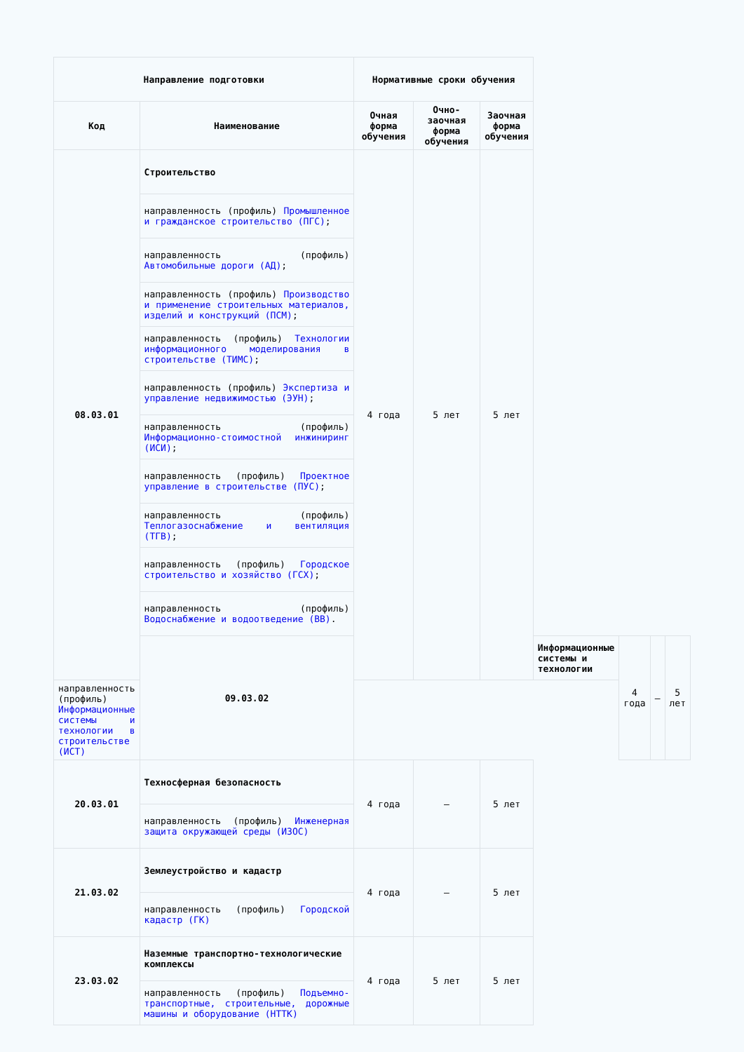| Направление подготовки | | Нормативные сроки обучения | | | | | | |
| --- | --- | --- | --- | --- | --- | --- | --- | --- |
| Код | Наименование | Очная форма обучения | Очно-заочная форма обучения | Заочная форма обучения | | | | |
| 08.03.01 | Строительство | 4 года | 5 лет | 5 лет | | | | |
| | направленность (профиль) Промышленное и гражданское строительство (ПГС) ; | | | | | | | |
| | направленность (профиль) Автомобильные дороги (АД) ; | | | | | | | |
| | направленность (профиль) Производство и применение строительных материалов, изделий и конструкций (ПСМ) ; | | | | | | | |
| | направленность (профиль) Технологии информационного моделирования в строительстве (ТИМС) ; | | | | | | | |
| | направленность (профиль) Экспертиза и управление недвижимостью (ЭУН) ; | | | | | | | |
| | направленность (профиль) Информационно-стоимостной инжиниринг (ИСИ) ; | | | | | | | |
| | направленность (профиль) Проектное управление в строительстве (ПУС) ; | | | | | | | |
| | направленность (профиль) Теплогазоснабжение и вентиляция (ТГВ) ; | | | | | | | |
| | направленность (профиль) Городское строительство и хозяйство (ГСХ) ; | | | | | | | |
| | направленность (профиль) Водоснабжение и водоотведение (ВВ) . | | | | | | | |
| | 09.03.02 | | | | Информационные системы и технологии | 4 года | – | 5 лет |
| направленность (профиль) Информационные системы и технологии в строительстве (ИСТ) | | | | | | | | |
| 20.03.01 | Техносферная безопасность | 4 года | – | 5 лет | | | | |
| | направленность (профиль) Инженерная защита окружающей среды (ИЗОС) | | | | | | | |
| 21.03.02 | Землеустройство и кадастр | 4 года | – | 5 лет | | | | |
| | направленность (профиль) Городской кадастр (ГК) | | | | | | | |
| 23.03.02 | Наземные транспортно-технологические комплексы | 4 года | 5 лет | 5 лет | | | | |
| | направленность (профиль) Подъемно-транспортные, строительные, дорожные машины и оборудование (НТТК) | | | | | | | |